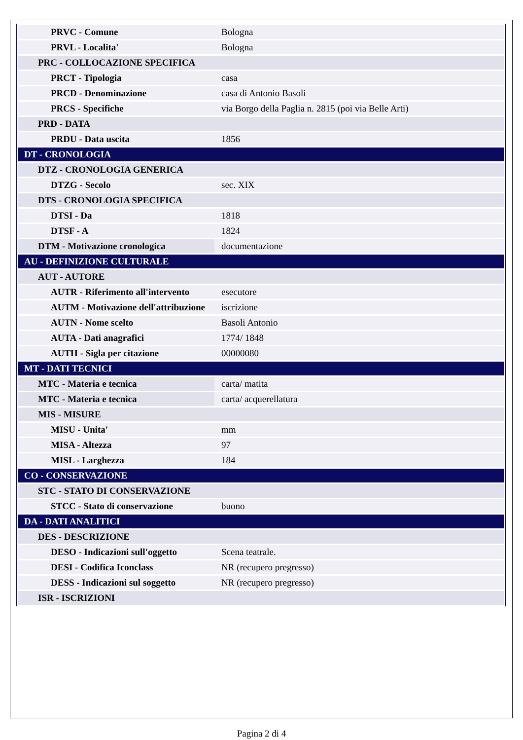| PRVC - Comune | Bologna |
| PRVL - Localita' | Bologna |
| PRC - COLLOCAZIONE SPECIFICA | |
| PRCT - Tipologia | casa |
| PRCD - Denominazione | casa di Antonio Basoli |
| PRCS - Specifiche | via Borgo della Paglia n. 2815 (poi via Belle Arti) |
| PRD - DATA | |
| PRDU - Data uscita | 1856 |
| DT - CRONOLOGIA | |
| DTZ - CRONOLOGIA GENERICA | |
| DTZG - Secolo | sec. XIX |
| DTS - CRONOLOGIA SPECIFICA | |
| DTSI - Da | 1818 |
| DTSF - A | 1824 |
| DTM - Motivazione cronologica | documentazione |
| AU - DEFINIZIONE CULTURALE | |
| AUT - AUTORE | |
| AUTR - Riferimento all'intervento | esecutore |
| AUTM - Motivazione dell'attribuzione | iscrizione |
| AUTN - Nome scelto | Basoli Antonio |
| AUTA - Dati anagrafici | 1774/ 1848 |
| AUTH - Sigla per citazione | 00000080 |
| MT - DATI TECNICI | |
| MTC - Materia e tecnica | carta/ matita |
| MTC - Materia e tecnica | carta/ acquerellatura |
| MIS - MISURE | |
| MISU - Unita' | mm |
| MISA - Altezza | 97 |
| MISL - Larghezza | 184 |
| CO - CONSERVAZIONE | |
| STC - STATO DI CONSERVAZIONE | |
| STCC - Stato di conservazione | buono |
| DA - DATI ANALITICI | |
| DES - DESCRIZIONE | |
| DESO - Indicazioni sull'oggetto | Scena teatrale. |
| DESI - Codifica Iconclass | NR (recupero pregresso) |
| DESS - Indicazioni sul soggetto | NR (recupero pregresso) |
| ISR - ISCRIZIONI | |
Pagina 2 di 4